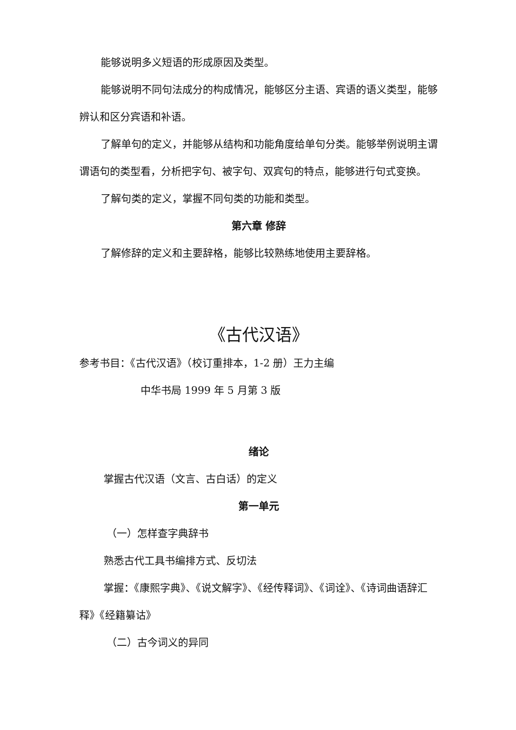能够说明多义短语的形成原因及类型。
能够说明不同句法成分的构成情况，能够区分主语、宾语的语义类型，能够辨认和区分宾语和补语。
了解单句的定义，并能够从结构和功能角度给单句分类。能够举例说明主谓谓语句的类型看，分析把字句、被字句、双宾句的特点，能够进行句式变换。
了解句类的定义，掌握不同句类的功能和类型。
第六章 修辞
了解修辞的定义和主要辞格，能够比较熟练地使用主要辞格。
《古代汉语》
参考书目：《古代汉语》（校订重排本，1-2 册）王力主编
中华书局 1999 年 5 月第 3 版
绪论
掌握古代汉语（文言、古白话）的定义
第一单元
（一）怎样查字典辞书
熟悉古代工具书编排方式、反切法
掌握：《康熙字典》、《说文解字》、《经传释词》、《词诠》、《诗词曲语辞汇释》《经籍纂诂》
（二）古今词义的异同